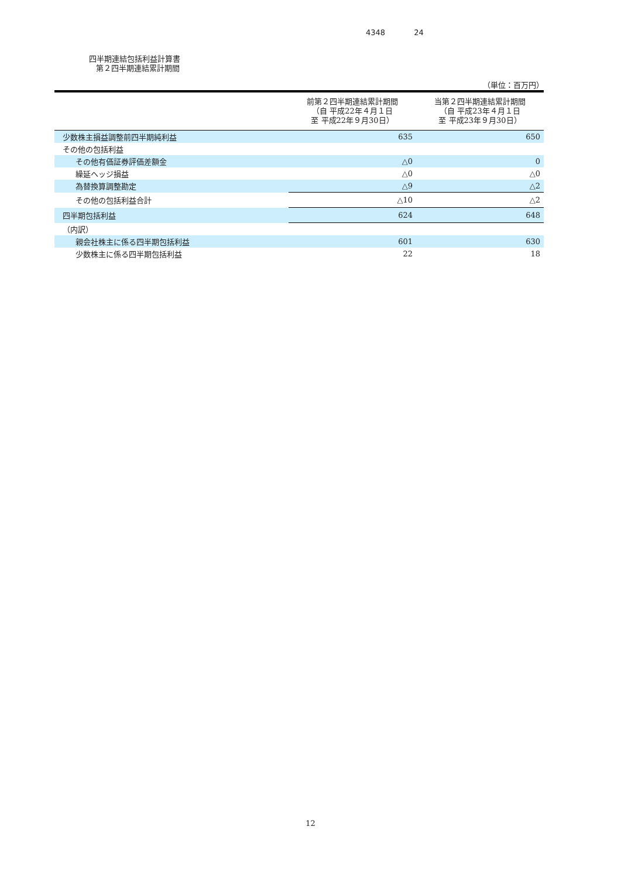4348 24
四半期連結包括利益計算書
第２四半期連結累計期間
（単位：百万円）
| | 前第２四半期連結累計期間 （自 平成22年４月１日 至 平成22年９月30日） | 当第２四半期連結累計期間 （自 平成23年４月１日 至 平成23年９月30日） |
| --- | --- | --- |
| 少数株主損益調整前四半期純利益 | 635 | 650 |
| その他の包括利益 | | |
| その他有価証券評価差額金 | △0 | 0 |
| 繰延ヘッジ損益 | △0 | △0 |
| 為替換算調整勘定 | △9 | △2 |
| その他の包括利益合計 | △10 | △2 |
| 四半期包括利益 | 624 | 648 |
| （内訳） | | |
| 親会社株主に係る四半期包括利益 | 601 | 630 |
| 少数株主に係る四半期包括利益 | 22 | 18 |
12